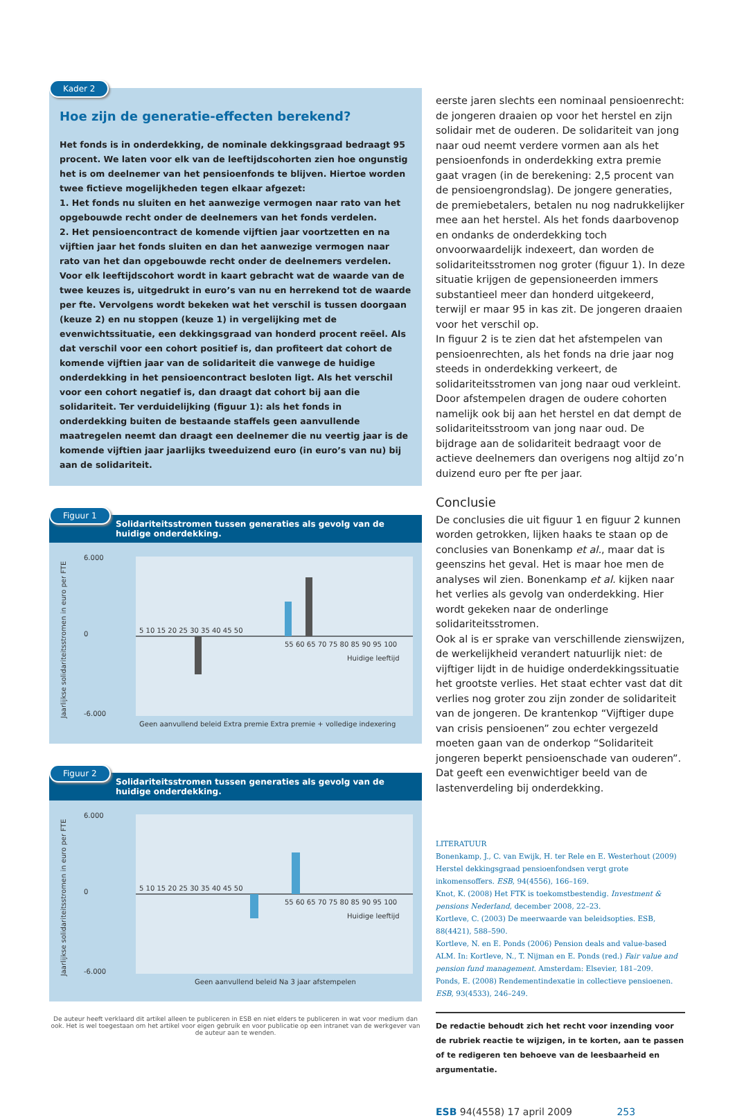Kader 2
Hoe zijn de generatie-effecten berekend?
Het fonds is in onderdekking, de nominale dekkingsgraad bedraagt 95 procent. We laten voor elk van de leeftijdscohorten zien hoe ongunstig het is om deelnemer van het pensioenfonds te blijven. Hiertoe worden twee fictieve mogelijkheden tegen elkaar afgezet:
1. Het fonds nu sluiten en het aanwezige vermogen naar rato van het opgebouwde recht onder de deelnemers van het fonds verdelen.
2. Het pensioencontract de komende vijftien jaar voortzetten en na vijftien jaar het fonds sluiten en dan het aanwezige vermogen naar rato van het dan opgebouwde recht onder de deelnemers verdelen.
Voor elk leeftijdscohort wordt in kaart gebracht wat de waarde van de twee keuzes is, uitgedrukt in euro’s van nu en herrekend tot de waarde per fte. Vervolgens wordt bekeken wat het verschil is tussen doorgaan (keuze 2) en nu stoppen (keuze 1) in vergelijking met de evenwichtssituatie, een dekkingsgraad van honderd procent reëel. Als dat verschil voor een cohort positief is, dan profiteert dat cohort de komende vijftien jaar van de solidariteit die vanwege de huidige onderdekking in het pensioencontract besloten ligt. Als het verschil voor een cohort negatief is, dan draagt dat cohort bij aan die solidariteit. Ter verduidelijking (figuur 1): als het fonds in onderdekking buiten de bestaande staffels geen aanvullende maatregelen neemt dan draagt een deelnemer die nu veertig jaar is de komende vijftien jaar jaarlijks tweeduizend euro (in euro’s van nu) bij aan de solidariteit.
Figuur 1
Solidariteitsstromen tussen generaties als gevolg van de huidige onderdekking.
Jaarlijkse solidariteitsstromen in euro per FTE
6.000
0
-6.000
5 10 15 20 25 30 35 40 45 50
55 60 65 70 75 80 85 90 95 100
Huidige leeftijd
Geen aanvullend beleid Extra premie Extra premie + volledige indexering
Figuur 2
Solidariteitsstromen tussen generaties als gevolg van de huidige onderdekking.
Jaarlijkse solidariteitsstromen in euro per FTE
6.000
0
-6.000
5 10 15 20 25 30 35 40 45 50
55 60 65 70 75 80 85 90 95 100
Huidige leeftijd
Geen aanvullend beleid Na 3 jaar afstempelen
De auteur heeft verklaard dit artikel alleen te publiceren in ESB en niet elders te publiceren in wat voor medium dan ook. Het is wel toegestaan om het artikel voor eigen gebruik en voor publicatie op een intranet van de werkgever van de auteur aan te wenden.
eerste jaren slechts een nominaal pensioenrecht: de jongeren draaien op voor het herstel en zijn solidair met de ouderen. De solidariteit van jong naar oud neemt verdere vormen aan als het pensioenfonds in onderdekking extra premie gaat vragen (in de berekening: 2,5 procent van de pensioengrondslag). De jongere generaties, de premiebetalers, betalen nu nog nadrukkelijker mee aan het herstel. Als het fonds daarbovenop en ondanks de onderdekking toch onvoorwaardelijk indexeert, dan worden de solidariteitsstromen nog groter (figuur 1). In deze situatie krijgen de gepensioneerden immers substantieel meer dan honderd uitgekeerd, terwijl er maar 95 in kas zit. De jongeren draaien voor het verschil op.
In figuur 2 is te zien dat het afstempelen van pensioenrechten, als het fonds na drie jaar nog steeds in onderdekking verkeert, de solidariteitsstromen van jong naar oud verkleint. Door afstempelen dragen de oudere cohorten namelijk ook bij aan het herstel en dat dempt de solidariteitsstroom van jong naar oud. De bijdrage aan de solidariteit bedraagt voor de actieve deelnemers dan overigens nog altijd zo’n duizend euro per fte per jaar.
Conclusie
De conclusies die uit figuur 1 en figuur 2 kunnen worden getrokken, lijken haaks te staan op de conclusies van Bonenkamp et al., maar dat is geenszins het geval. Het is maar hoe men de analyses wil zien. Bonenkamp et al. kijken naar het verlies als gevolg van onderdekking. Hier wordt gekeken naar de onderlinge solidariteitsstromen.
Ook al is er sprake van verschillende zienswijzen, de werkelijkheid verandert natuurlijk niet: de vijftiger lijdt in de huidige onderdekkingssituatie het grootste verlies. Het staat echter vast dat dit verlies nog groter zou zijn zonder de solidariteit van de jongeren. De krantenkop “Vijftiger dupe van crisis pensioenen” zou echter vergezeld moeten gaan van de onderkop “Solidariteit jongeren beperkt pensioenschade van ouderen”. Dat geeft een evenwichtiger beeld van de lastenverdeling bij onderdekking.
LITERATUUR
Bonenkamp, J., C. van Ewijk, H. ter Rele en E. Westerhout (2009) Herstel dekkingsgraad pensioenfondsen vergt grote inkomensoffers. ESB, 94(4556), 166–169.
Knot, K. (2008) Het FTK is toekomstbestendig. Investment & pensions Nederland, december 2008, 22–23.
Kortleve, C. (2003) De meerwaarde van beleidsopties. ESB, 88(4421), 588–590.
Kortleve, N. en E. Ponds (2006) Pension deals and value-based ALM. In: Kortleve, N., T. Nijman en E. Ponds (red.) Fair value and pension fund management. Amsterdam: Elsevier, 181–209.
Ponds, E. (2008) Rendementindexatie in collectieve pensioenen. ESB, 93(4533), 246–249.
De redactie behoudt zich het recht voor inzending voor de rubriek reactie te wijzigen, in te korten, aan te passen of te redigeren ten behoeve van de leesbaarheid en argumentatie.
ESB 94(4558) 17 april 2009 253